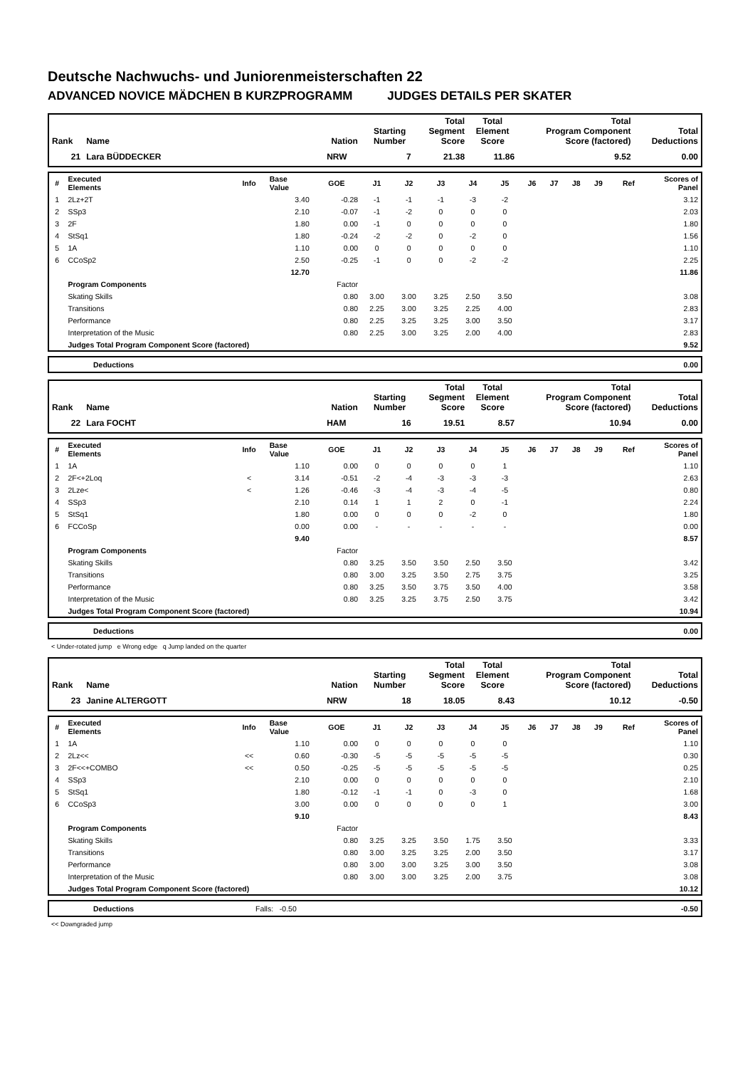Deutsche Nachwuchs- und Juniorenmeisterschaften 22
ADVANCED NOVICE MÄDCHEN B KURZPROGRAMM JUDGES DETAILS PER SKATER
| Rank | Name | Nation | Starting Number | Total Segment Score | Total Element Score | Total Program Component Score (factored) | Total Deductions |
| --- | --- | --- | --- | --- | --- | --- | --- |
| 21 | Lara BÜDDECKER | NRW | 7 | 21.38 | 11.86 | 9.52 | 0.00 |
| # | Executed Elements | Info | Base Value | GOE | J1 | J2 | J3 | J4 | J5 | J6 | J7 | J8 | J9 | Ref | Scores of Panel |
| --- | --- | --- | --- | --- | --- | --- | --- | --- | --- | --- | --- | --- | --- | --- | --- |
| 1 | 2Lz+2T | | 3.40 | -0.28 | -1 | -1 | -1 | -3 | -2 | | | | | | 3.12 |
| 2 | SSp3 | | 2.10 | -0.07 | -1 | -2 | 0 | 0 | 0 | | | | | | 2.03 |
| 3 | 2F | | 1.80 | 0.00 | -1 | 0 | 0 | 0 | 0 | | | | | | 1.80 |
| 4 | StSq1 | | 1.80 | -0.24 | -2 | -2 | 0 | -2 | 0 | | | | | | 1.56 |
| 5 | 1A | | 1.10 | 0.00 | 0 | 0 | 0 | 0 | 0 | | | | | | 1.10 |
| 6 | CCoSp2 | | 2.50 | -0.25 | -1 | 0 | 0 | -2 | -2 | | | | | | 2.25 |
| | | | 12.70 | | | | | | | | | | | | 11.86 |
| | Program Components | | | Factor | | | | | | | | | | | |
| | Skating Skills | | | 0.80 | 3.00 | 3.00 | 3.25 | 2.50 | 3.50 | | | | | | 3.08 |
| | Transitions | | | 0.80 | 2.25 | 3.00 | 3.25 | 2.25 | 4.00 | | | | | | 2.83 |
| | Performance | | | 0.80 | 2.25 | 3.25 | 3.25 | 3.00 | 3.50 | | | | | | 3.17 |
| | Interpretation of the Music | | | 0.80 | 2.25 | 3.00 | 3.25 | 2.00 | 4.00 | | | | | | 2.83 |
| | Judges Total Program Component Score (factored) | | | | | | | | | | | | | | 9.52 |
| | Deductions | 0.00 |
| Rank | Name | Nation | Starting Number | Total Segment Score | Total Element Score | Total Program Component Score (factored) | Total Deductions |
| --- | --- | --- | --- | --- | --- | --- | --- |
| 22 | Lara FOCHT | HAM | 16 | 19.51 | 8.57 | 10.94 | 0.00 |
| # | Executed Elements | Info | Base Value | GOE | J1 | J2 | J3 | J4 | J5 | J6 | J7 | J8 | J9 | Ref | Scores of Panel |
| --- | --- | --- | --- | --- | --- | --- | --- | --- | --- | --- | --- | --- | --- | --- | --- |
| 1 | 1A | | 1.10 | 0.00 | 0 | 0 | 0 | 0 | 1 | | | | | | 1.10 |
| 2 | 2F<+2Loq | < | 3.14 | -0.51 | -2 | -4 | -3 | -3 | -3 | | | | | | 2.63 |
| 3 | 2Lze< | < | 1.26 | -0.46 | -3 | -4 | -3 | -4 | -5 | | | | | | 0.80 |
| 4 | SSp3 | | 2.10 | 0.14 | 1 | 1 | 2 | 0 | -1 | | | | | | 2.24 |
| 5 | StSq1 | | 1.80 | 0.00 | 0 | 0 | 0 | -2 | 0 | | | | | | 1.80 |
| 6 | FCCoSp | | 0.00 | 0.00 | - | - | - | - | - | | | | | | 0.00 |
| | | | 9.40 | | | | | | | | | | | | 8.57 |
| | Program Components | | | Factor | | | | | | | | | | | |
| | Skating Skills | | | 0.80 | 3.25 | 3.50 | 3.50 | 2.50 | 3.50 | | | | | | 3.42 |
| | Transitions | | | 0.80 | 3.00 | 3.25 | 3.50 | 2.75 | 3.75 | | | | | | 3.25 |
| | Performance | | | 0.80 | 3.25 | 3.50 | 3.75 | 3.50 | 4.00 | | | | | | 3.58 |
| | Interpretation of the Music | | | 0.80 | 3.25 | 3.25 | 3.75 | 2.50 | 3.75 | | | | | | 3.42 |
| | Judges Total Program Component Score (factored) | | | | | | | | | | | | | | 10.94 |
| | Deductions | 0.00 |
< Under-rotated jump e Wrong edge q Jump landed on the quarter
| Rank | Name | Nation | Starting Number | Total Segment Score | Total Element Score | Total Program Component Score (factored) | Total Deductions |
| --- | --- | --- | --- | --- | --- | --- | --- |
| 23 | Janine ALTERGOTT | NRW | 18 | 18.05 | 8.43 | 10.12 | -0.50 |
| # | Executed Elements | Info | Base Value | GOE | J1 | J2 | J3 | J4 | J5 | J6 | J7 | J8 | J9 | Ref | Scores of Panel |
| --- | --- | --- | --- | --- | --- | --- | --- | --- | --- | --- | --- | --- | --- | --- | --- |
| 1 | 1A | | 1.10 | 0.00 | 0 | 0 | 0 | 0 | 0 | | | | | | 1.10 |
| 2 | 2Lz<< | << | 0.60 | -0.30 | -5 | -5 | -5 | -5 | -5 | | | | | | 0.30 |
| 3 | 2F<<+COMBO | << | 0.50 | -0.25 | -5 | -5 | -5 | -5 | -5 | | | | | | 0.25 |
| 4 | SSp3 | | 2.10 | 0.00 | 0 | 0 | 0 | 0 | 0 | | | | | | 2.10 |
| 5 | StSq1 | | 1.80 | -0.12 | -1 | -1 | 0 | -3 | 0 | | | | | | 1.68 |
| 6 | CCoSp3 | | 3.00 | 0.00 | 0 | 0 | 0 | 0 | 1 | | | | | | 3.00 |
| | | | 9.10 | | | | | | | | | | | | 8.43 |
| | Program Components | | | Factor | | | | | | | | | | | |
| | Skating Skills | | | 0.80 | 3.25 | 3.25 | 3.50 | 1.75 | 3.50 | | | | | | 3.33 |
| | Transitions | | | 0.80 | 3.00 | 3.25 | 3.25 | 2.00 | 3.50 | | | | | | 3.17 |
| | Performance | | | 0.80 | 3.00 | 3.00 | 3.25 | 3.00 | 3.50 | | | | | | 3.08 |
| | Interpretation of the Music | | | 0.80 | 3.00 | 3.00 | 3.25 | 2.00 | 3.75 | | | | | | 3.08 |
| | Judges Total Program Component Score (factored) | | | | | | | | | | | | | | 10.12 |
| | Deductions | Falls: -0.50 | -0.50 |
<< Downgraded jump